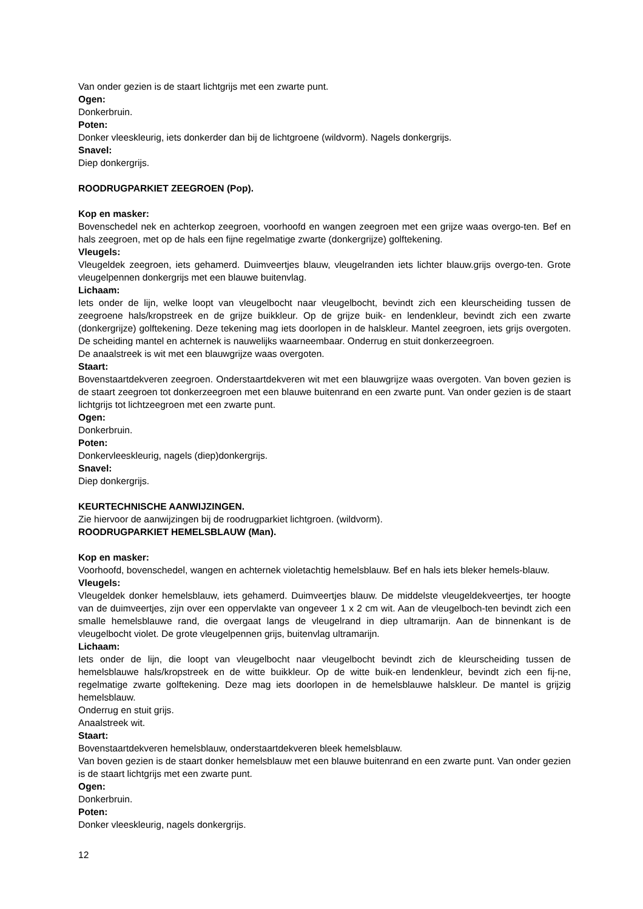Van onder gezien is de staart lichtgrijs met een zwarte punt.
Ogen:
Donkerbruin.
Poten:
Donker vleeskleurig, iets donkerder dan bij de lichtgroene (wildvorm). Nagels donkergrijs.
Snavel:
Diep donkergrijs.
ROODRUGPARKIET ZEEGROEN (Pop).
Kop en masker:
Bovenschedel nek en achterkop zeegroen, voorhoofd en wangen zeegroen met een grijze waas overgo-ten. Bef en hals zeegroen, met op de hals een fijne regelmatige zwarte (donkergrijze) golftekening.
Vleugels:
Vleugeldek zeegroen, iets gehamerd. Duimveertjes blauw, vleugelranden iets lichter blauw.grijs overgo-ten. Grote vleugelpennen donkergrijs met een blauwe buitenvlag.
Lichaam:
Iets onder de lijn, welke loopt van vleugelbocht naar vleugelbocht, bevindt zich een kleurscheiding tussen de zeegroene hals/kropstreek en de grijze buikkleur. Op de grijze buik- en lendenkleur, bevindt zich een zwarte (donkergrijze) golftekening. Deze tekening mag iets doorlopen in de halskleur. Mantel zeegroen, iets grijs overgoten. De scheiding mantel en achternek is nauwelijks waarneembaar. Onderrug en stuit donkerzeegroen.
De anaalstreek is wit met een blauwgrijze waas overgoten.
Staart:
Bovenstaartdekveren zeegroen. Onderstaartdekveren wit met een blauwgrijze waas overgoten. Van boven gezien is de staart zeegroen tot donkerzeegroen met een blauwe buitenrand en een zwarte punt. Van onder gezien is de staart lichtgrijs tot lichtzeegroen met een zwarte punt.
Ogen:
Donkerbruin.
Poten:
Donkervleeskleurig, nagels (diep)donkergrijs.
Snavel:
Diep donkergrijs.
KEURTECHNISCHE AANWIJZINGEN.
Zie hiervoor de aanwijzingen bij de roodrugparkiet lichtgroen. (wildvorm).
ROODRUGPARKIET HEMELSBLAUW (Man).
Kop en masker:
Voorhoofd, bovenschedel, wangen en achternek violetachtig hemelsblauw. Bef en hals iets bleker hemels-blauw.
Vleugels:
Vleugeldek donker hemelsblauw, iets gehamerd. Duimveertjes blauw. De middelste vleugeldekveertjes, ter hoogte van de duimveertjes, zijn over een oppervlakte van ongeveer 1 x 2 cm wit. Aan de vleugelboch-ten bevindt zich een smalle hemelsblauwe rand, die overgaat langs de vleugelrand in diep ultramarijn. Aan de binnenkant is de vleugelbocht violet. De grote vleugelpennen grijs, buitenvlag ultramarijn.
Lichaam:
Iets onder de lijn, die loopt van vleugelbocht naar vleugelbocht bevindt zich de kleurscheiding tussen de hemelsblauwe hals/kropstreek en de witte buikkleur. Op de witte buik-en lendenkleur, bevindt zich een fij-ne, regelmatige zwarte golftekening. Deze mag iets doorlopen in de hemelsblauwe halskleur. De mantel is grijzig hemelsblauw.
Onderrug en stuit grijs.
Anaalstreek wit.
Staart:
Bovenstaartdekveren hemelsblauw, onderstaartdekveren bleek hemelsblauw.
Van boven gezien is de staart donker hemelsblauw met een blauwe buitenrand en een zwarte punt. Van onder gezien is de staart lichtgrijs met een zwarte punt.
Ogen:
Donkerbruin.
Poten:
Donker vleeskleurig, nagels donkergrijs.
12